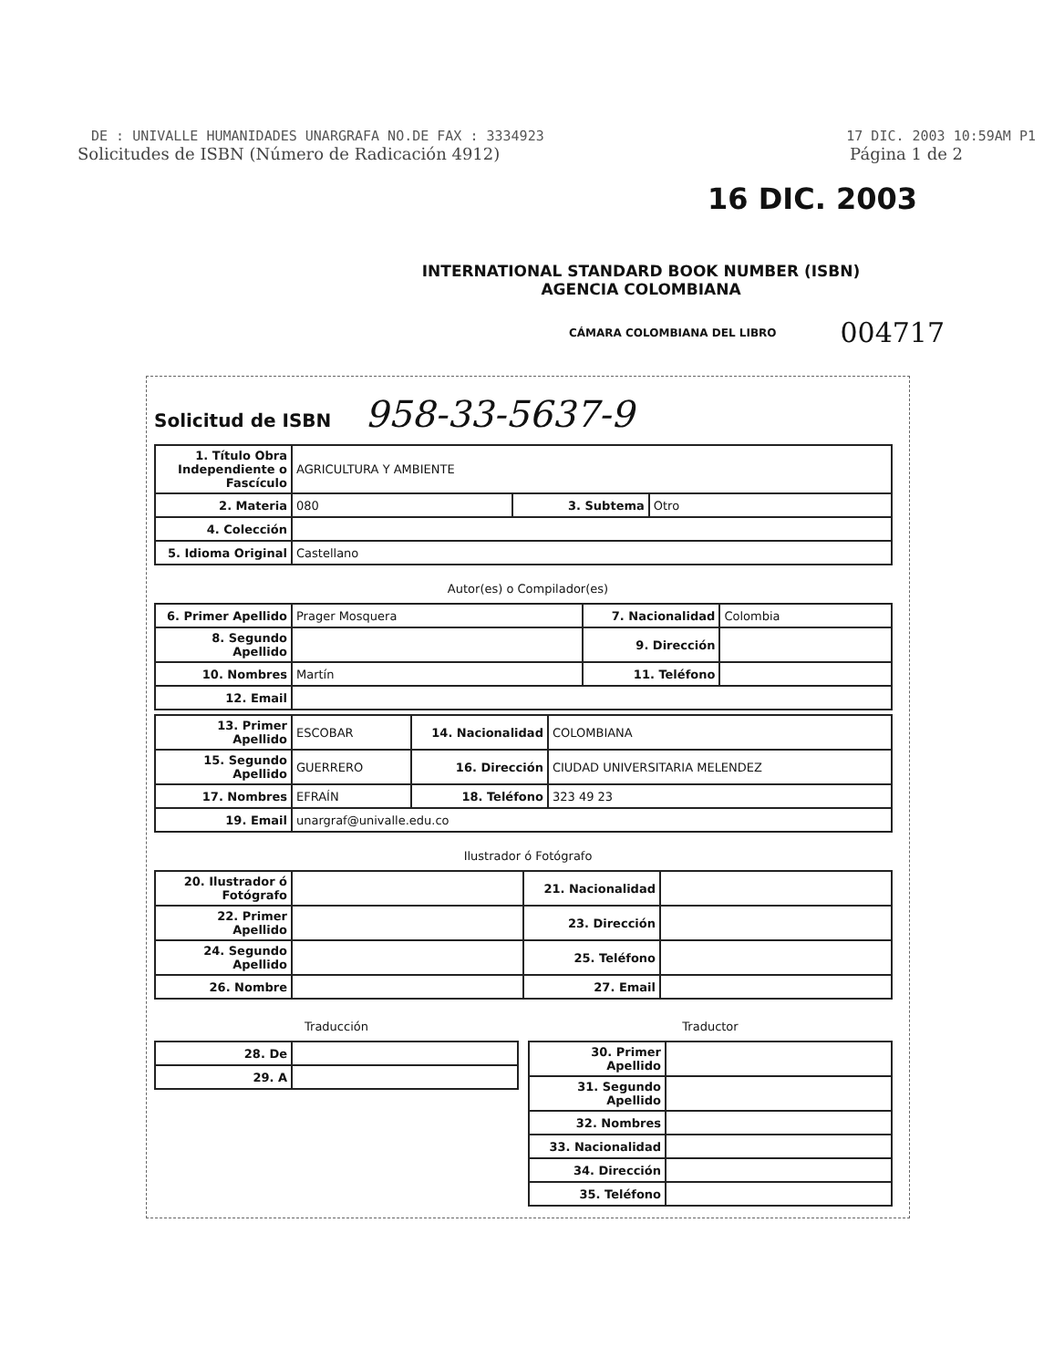DE : UNIVALLE HUMANIDADES UNARGRAFA NO.DE FAX : 3334923 17 DIC. 2003 10:59AM P1
Solicitudes de ISBN (Número de Radicación 4912) Página 1 de 2
16 DIC. 2003
INTERNATIONAL STANDARD BOOK NUMBER (ISBN)
AGENCIA COLOMBIANA
CÁMARA COLOMBIANA DEL LIBRO 004717
Solicitud de ISBN 958-33-5637-9
| 1. Título Obra Independiente o Fascículo | AGRICULTURA Y AMBIENTE | | |
| 2. Materia | 080 | 3. Subtema | Otro |
| 4. Colección | | | |
| 5. Idioma Original | Castellano | | |
Autor(es) o Compilador(es)
| 6. Primer Apellido | Prager Mosquera | 7. Nacionalidad | Colombia |
| 8. Segundo Apellido | | 9. Dirección | |
| 10. Nombres | Martín | 11. Teléfono | |
| 12. Email | | | |
| 13. Primer Apellido | ESCOBAR | 14. Nacionalidad | COLOMBIANA |
| 15. Segundo Apellido | GUERRERO | 16. Dirección | CIUDAD UNIVERSITARIA MELENDEZ |
| 17. Nombres | EFRAÍN | 18. Teléfono | 323 49 23 |
| 19. Email | unargraf@univalle.edu.co | | |
Ilustrador ó Fotógrafo
| 20. Ilustrador ó Fotógrafo | | 21. Nacionalidad | |
| 22. Primer Apellido | | 23. Dirección | |
| 24. Segundo Apellido | | 25. Teléfono | |
| 26. Nombre | | 27. Email | |
Traducción
| 28. De | |
| 29. A | |
Traductor
| 30. Primer Apellido | |
| 31. Segundo Apellido | |
| 32. Nombres | |
| 33. Nacionalidad | |
| 34. Dirección | |
| 35. Teléfono | |